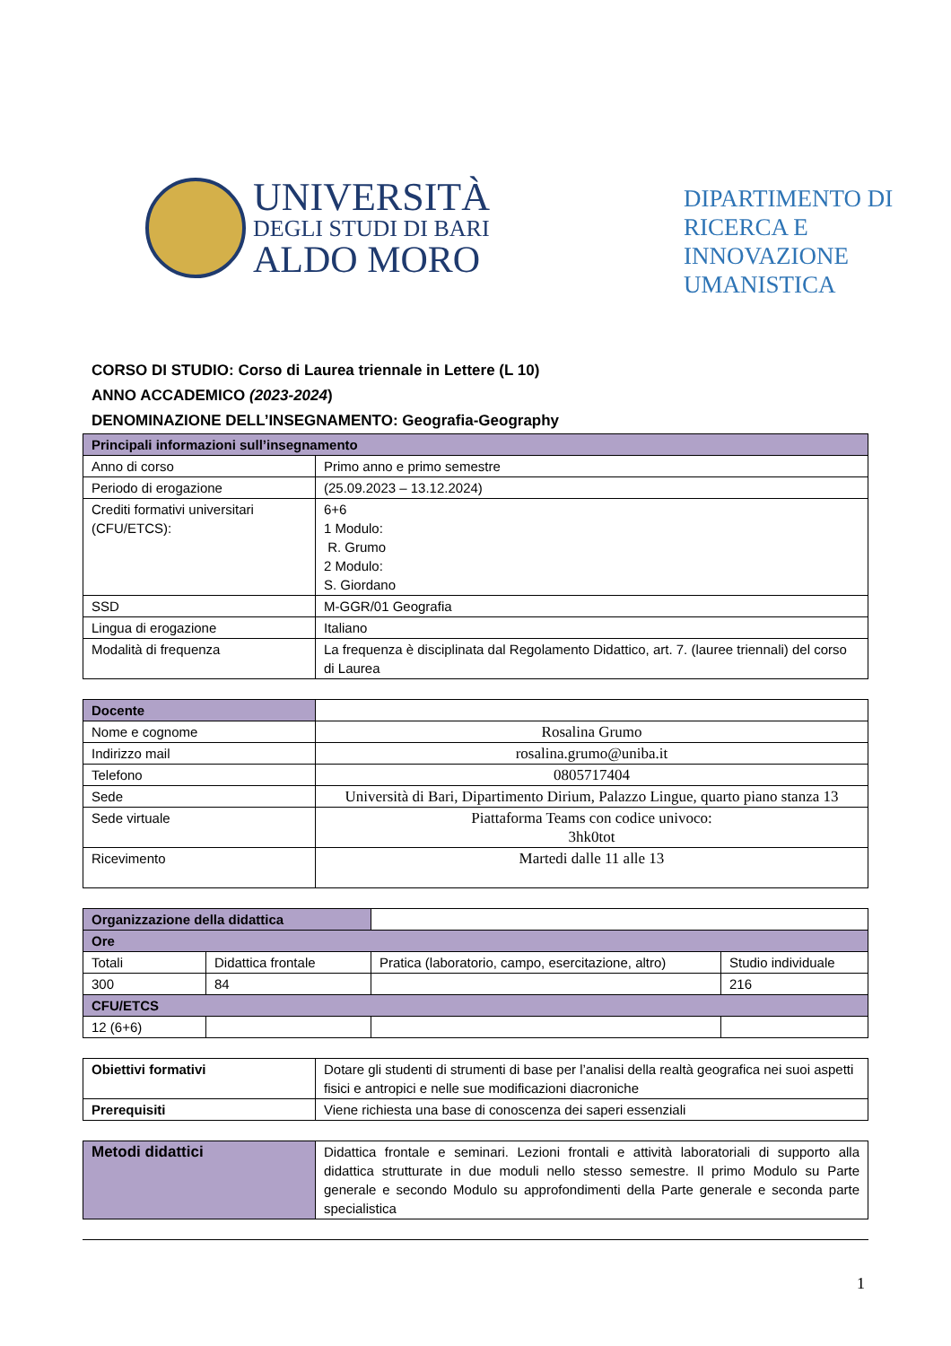UNIVERSITÀ
DEGLI STUDI DI BARI
ALDO MORO
DIPARTIMENTO DI
RICERCA E
INNOVAZIONE
UMANISTICA
CORSO DI STUDIO: Corso di Laurea triennale in Lettere (L 10)
ANNO ACCADEMICO (2023-2024)
DENOMINAZIONE DELL’INSEGNAMENTO: Geografia-Geography
| Principali informazioni sull’insegnamento | |
| --- | --- |
| Anno di corso | Primo anno e primo semestre |
| Periodo di erogazione | (25.09.2023 – 13.12.2024) |
| Crediti formativi universitari (CFU/ETCS): | 6+6 1 Modulo: R. Grumo 2 Modulo: S. Giordano |
| SSD | M-GGR/01 Geografia |
| Lingua di erogazione | Italiano |
| Modalità di frequenza | La frequenza è disciplinata dal Regolamento Didattico, art. 7. (lauree triennali) del corso di Laurea |
| Docente | |
| Nome e cognome | Rosalina Grumo |
| Indirizzo mail | rosalina.grumo@uniba.it |
| Telefono | 0805717404 |
| Sede | Università di Bari, Dipartimento Dirium, Palazzo Lingue, quarto piano stanza 13 |
| Sede virtuale | Piattaforma Teams con codice univoco: 3hk0tot |
| Ricevimento | Martedi dalle 11 alle 13 |
| Organizzazione della didattica | | | |
| Ore | | | |
| Totali | Didattica frontale | Pratica (laboratorio, campo, esercitazione, altro) | Studio individuale |
| 300 | 84 | | 216 |
| CFU/ETCS | | | |
| 12 (6+6) | | | |
| Obiettivi formativi | Dotare gli studenti di strumenti di base per l’analisi della realtà geografica nei suoi aspetti fisici e antropici e nelle sue modificazioni diacroniche |
| Prerequisiti | Viene richiesta una base di conoscenza dei saperi essenziali |
| Metodi didattici | Didattica frontale e seminari. Lezioni frontali e attività laboratoriali di supporto alla didattica strutturate in due moduli nello stesso semestre. Il primo Modulo su Parte generale e secondo Modulo su approfondimenti della Parte generale e seconda parte specialistica |
1